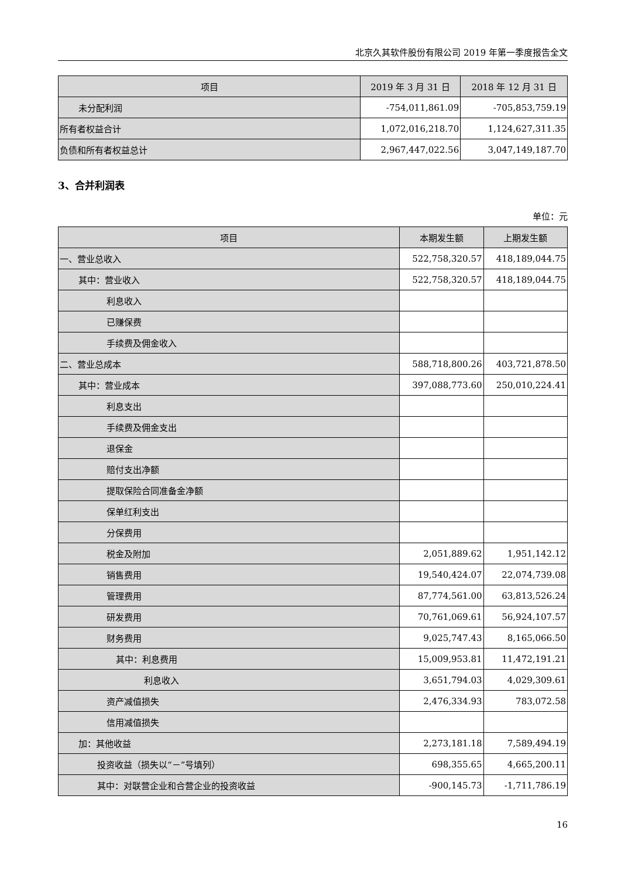北京久其软件股份有限公司 2019 年第一季度报告全文
| 项目 | 2019 年 3 月 31 日 | 2018 年 12 月 31 日 |
| --- | --- | --- |
| 未分配利润 | -754,011,861.09 | -705,853,759.19 |
| 所有者权益合计 | 1,072,016,218.70 | 1,124,627,311.35 |
| 负债和所有者权益总计 | 2,967,447,022.56 | 3,047,149,187.70 |
3、合并利润表
单位：元
| 项目 | 本期发生额 | 上期发生额 |
| --- | --- | --- |
| 一、营业总收入 | 522,758,320.57 | 418,189,044.75 |
| 其中：营业收入 | 522,758,320.57 | 418,189,044.75 |
| 利息收入 | | |
| 已赚保费 | | |
| 手续费及佣金收入 | | |
| 二、营业总成本 | 588,718,800.26 | 403,721,878.50 |
| 其中：营业成本 | 397,088,773.60 | 250,010,224.41 |
| 利息支出 | | |
| 手续费及佣金支出 | | |
| 退保金 | | |
| 赔付支出净额 | | |
| 提取保险合同准备金净额 | | |
| 保单红利支出 | | |
| 分保费用 | | |
| 税金及附加 | 2,051,889.62 | 1,951,142.12 |
| 销售费用 | 19,540,424.07 | 22,074,739.08 |
| 管理费用 | 87,774,561.00 | 63,813,526.24 |
| 研发费用 | 70,761,069.61 | 56,924,107.57 |
| 财务费用 | 9,025,747.43 | 8,165,066.50 |
| 其中：利息费用 | 15,009,953.81 | 11,472,191.21 |
| 利息收入 | 3,651,794.03 | 4,029,309.61 |
| 资产减值损失 | 2,476,334.93 | 783,072.58 |
| 信用减值损失 | | |
| 加：其他收益 | 2,273,181.18 | 7,589,494.19 |
| 投资收益（损失以“－”号填列） | 698,355.65 | 4,665,200.11 |
| 其中：对联营企业和合营企业的投资收益 | -900,145.73 | -1,711,786.19 |
16